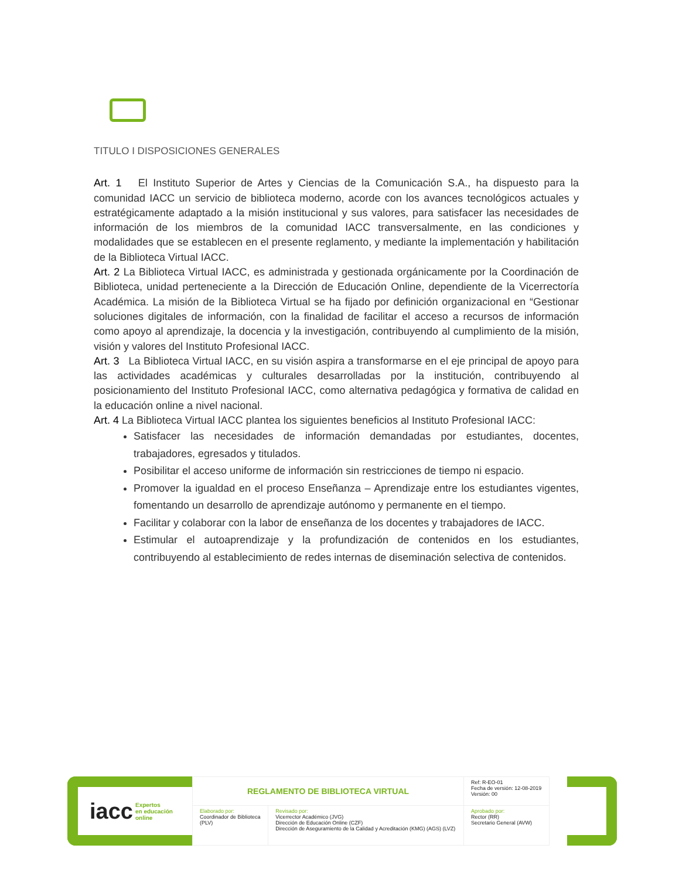TITULO I DISPOSICIONES GENERALES
Art. 1 El Instituto Superior de Artes y Ciencias de la Comunicación S.A., ha dispuesto para la comunidad IACC un servicio de biblioteca moderno, acorde con los avances tecnológicos actuales y estratégicamente adaptado a la misión institucional y sus valores, para satisfacer las necesidades de información de los miembros de la comunidad IACC transversalmente, en las condiciones y modalidades que se establecen en el presente reglamento, y mediante la implementación y habilitación de la Biblioteca Virtual IACC.
Art. 2 La Biblioteca Virtual IACC, es administrada y gestionada orgánicamente por la Coordinación de Biblioteca, unidad perteneciente a la Dirección de Educación Online, dependiente de la Vicerrectoría Académica. La misión de la Biblioteca Virtual se ha fijado por definición organizacional en “Gestionar soluciones digitales de información, con la finalidad de facilitar el acceso a recursos de información como apoyo al aprendizaje, la docencia y la investigación, contribuyendo al cumplimiento de la misión, visión y valores del Instituto Profesional IACC.
Art. 3 La Biblioteca Virtual IACC, en su visión aspira a transformarse en el eje principal de apoyo para las actividades académicas y culturales desarrolladas por la institución, contribuyendo al posicionamiento del Instituto Profesional IACC, como alternativa pedagógica y formativa de calidad en la educación online a nivel nacional.
Art. 4 La Biblioteca Virtual IACC plantea los siguientes beneficios al Instituto Profesional IACC:
Satisfacer las necesidades de información demandadas por estudiantes, docentes, trabajadores, egresados y titulados.
Posibilitar el acceso uniforme de información sin restricciones de tiempo ni espacio.
Promover la igualdad en el proceso Enseñanza – Aprendizaje entre los estudiantes vigentes, fomentando un desarrollo de aprendizaje autónomo y permanente en el tiempo.
Facilitar y colaborar con la labor de enseñanza de los docentes y trabajadores de IACC.
Estimular el autoaprendizaje y la profundización de contenidos en los estudiantes, contribuyendo al establecimiento de redes internas de diseminación selectiva de contenidos.
iacc Expertos
en educación
online
| REGLAMENTO DE BIBLIOTECA VIRTUAL | | Ref: R-EO-01 Fecha de versión: 12-08-2019 Versión: 00 |
| Elaborado por: Coordinador de Biblioteca (PLV) | Revisado por: Vicerrector Académico (JVG) Dirección de Educación Online (CZF) Dirección de Aseguramiento de la Calidad y Acreditación (KMG) (AGS) (LVZ) | Aprobado por: Rector (RR) Secretario General (AVW) |